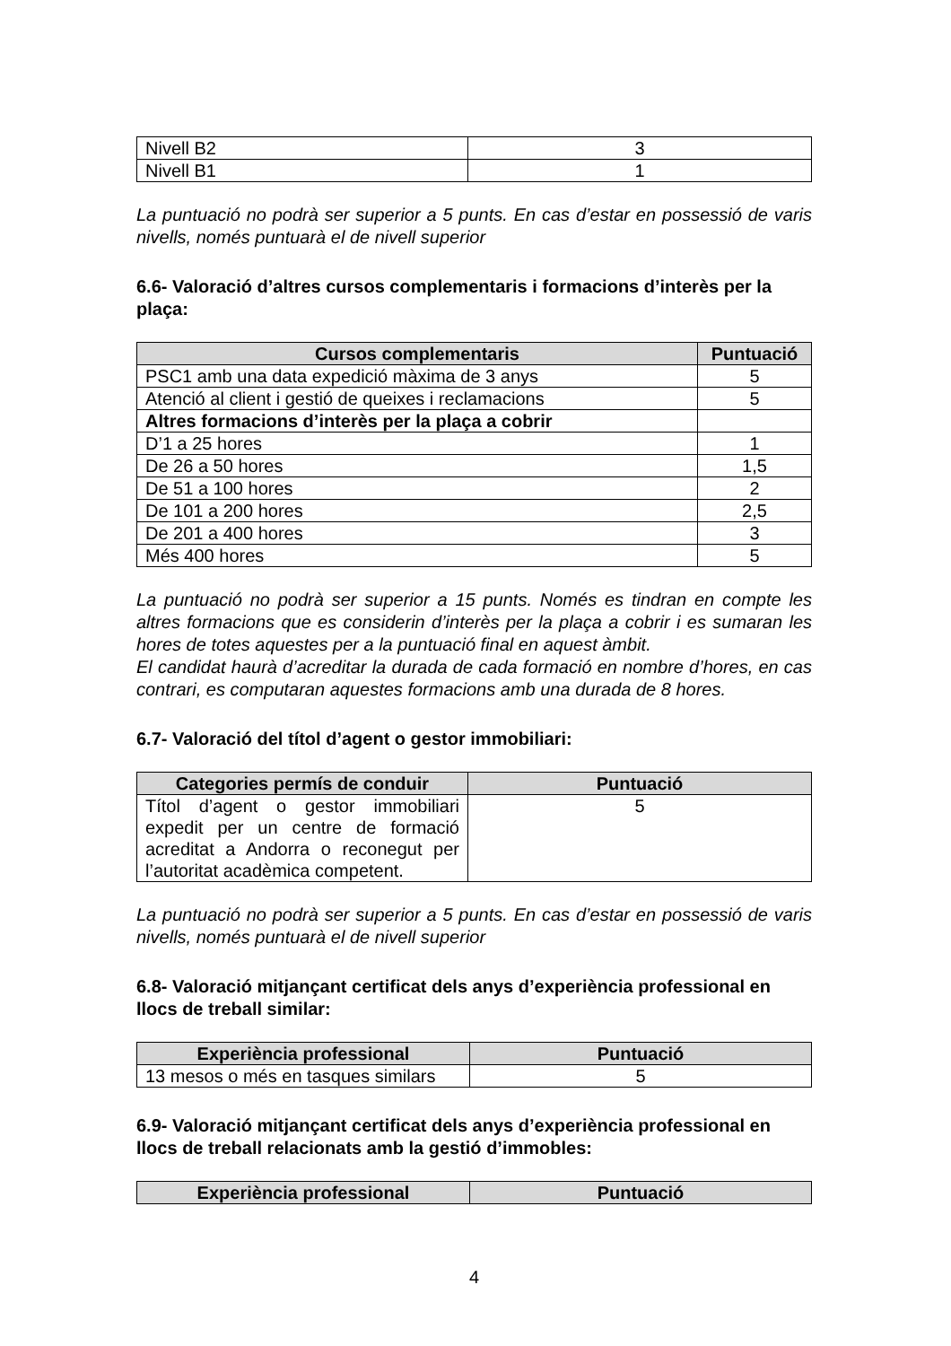| Nivell B2 | 3 |
| Nivell B1 | 1 |
La puntuació no podrà ser superior a 5 punts. En cas d’estar en possessió de varis nivells, només puntuarà el de nivell superior
6.6- Valoració d’altres cursos complementaris i formacions d’interès per la plaça:
| Cursos complementaris | Puntuació |
| --- | --- |
| PSC1 amb una data expedició màxima de 3 anys | 5 |
| Atenció al client i gestió de queixes i reclamacions | 5 |
| Altres formacions d’interès per la plaça a cobrir | |
| D’1 a 25 hores | 1 |
| De 26 a 50 hores | 1,5 |
| De 51 a 100 hores | 2 |
| De 101 a 200 hores | 2,5 |
| De 201 a 400 hores | 3 |
| Més 400 hores | 5 |
La puntuació no podrà ser superior a 15 punts. Només es tindran en compte les altres formacions que es considerin d’interès per la plaça a cobrir i es sumaran les hores de totes aquestes per a la puntuació final en aquest àmbit.
El candidat haurà d’acreditar la durada de cada formació en nombre d’hores, en cas contrari, es computaran aquestes formacions amb una durada de 8 hores.
6.7- Valoració del títol d’agent o gestor immobiliari:
| Categories permís de conduir | Puntuació |
| --- | --- |
| Títol d’agent o gestor immobiliari expedit per un centre de formació acreditat a Andorra o reconegut per l’autoritat acadèmica competent. | 5 |
La puntuació no podrà ser superior a 5 punts. En cas d’estar en possessió de varis nivells, només puntuarà el de nivell superior
6.8- Valoració mitjançant certificat dels anys d’experiència professional en llocs de treball similar:
| Experiència professional | Puntuació |
| --- | --- |
| 13 mesos o més en tasques similars | 5 |
6.9- Valoració mitjançant certificat dels anys d’experiència professional en llocs de treball relacionats amb la gestió d’immobles:
| Experiència professional | Puntuació |
| --- | --- |
4